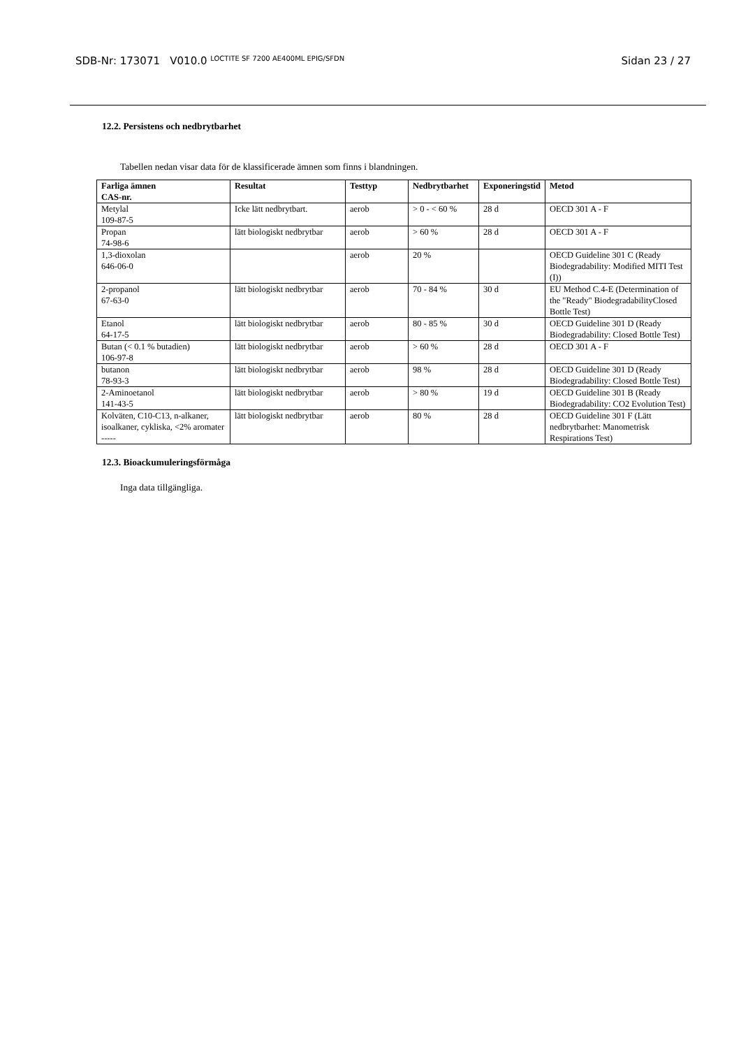SDB-Nr: 173071 V010.0 LOCTITE SF 7200 AE400ML EPIG/SFDN
Sidan 23 / 27
12.2. Persistens och nedbrytbarhet
Tabellen nedan visar data för de klassificerade ämnen som finns i blandningen.
| Farliga ämnen CAS-nr. | Resultat | Testtyp | Nedbrytbarhet | Exponeringstid | Metod |
| --- | --- | --- | --- | --- | --- |
| Metylal 109-87-5 | Icke lätt nedbrytbart. | aerob | > 0 - < 60 % | 28 d | OECD 301 A - F |
| Propan 74-98-6 | lätt biologiskt nedbrytbar | aerob | > 60 % | 28 d | OECD 301 A - F |
| 1,3-dioxolan 646-06-0 | | aerob | 20 % | | OECD Guideline 301 C (Ready Biodegradability: Modified MITI Test (I)) |
| 2-propanol 67-63-0 | lätt biologiskt nedbrytbar | aerob | 70 - 84 % | 30 d | EU Method C.4-E (Determination of the "Ready" BiodegradabilityClosed Bottle Test) |
| Etanol 64-17-5 | lätt biologiskt nedbrytbar | aerob | 80 - 85 % | 30 d | OECD Guideline 301 D (Ready Biodegradability: Closed Bottle Test) |
| Butan (< 0.1 % butadien) 106-97-8 | lätt biologiskt nedbrytbar | aerob | > 60 % | 28 d | OECD 301 A - F |
| butanon 78-93-3 | lätt biologiskt nedbrytbar | aerob | 98 % | 28 d | OECD Guideline 301 D (Ready Biodegradability: Closed Bottle Test) |
| 2-Aminoetanol 141-43-5 | lätt biologiskt nedbrytbar | aerob | > 80 % | 19 d | OECD Guideline 301 B (Ready Biodegradability: CO2 Evolution Test) |
| Kolväten, C10-C13, n-alkaner, isoalkaner, cykliska, <2% aromater ----- | lätt biologiskt nedbrytbar | aerob | 80 % | 28 d | OECD Guideline 301 F (Lätt nedbrytbarhet: Manometrisk Respirations Test) |
12.3. Bioackumuleringsförmåga
Inga data tillgängliga.